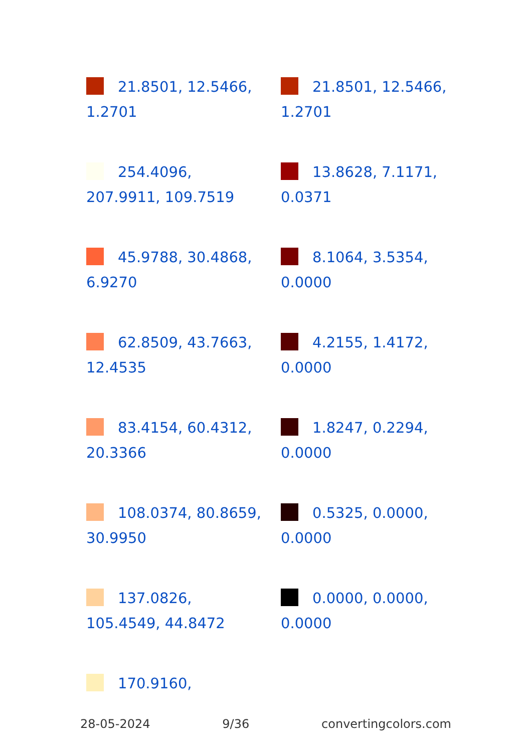21.8501, 12.5466, 1.2701
21.8501, 12.5466, 1.2701
254.4096, 207.9911, 109.7519
13.8628, 7.1171, 0.0371
45.9788, 30.4868, 6.9270
8.1064, 3.5354, 0.0000
62.8509, 43.7663, 12.4535
4.2155, 1.4172, 0.0000
83.4154, 60.4312, 20.3366
1.8247, 0.2294, 0.0000
108.0374, 80.8659, 30.9950
0.5325, 0.0000, 0.0000
137.0826, 105.4549, 44.8472
0.0000, 0.0000, 0.0000
170.9160,
28-05-2024 9/36 convertingcolors.com